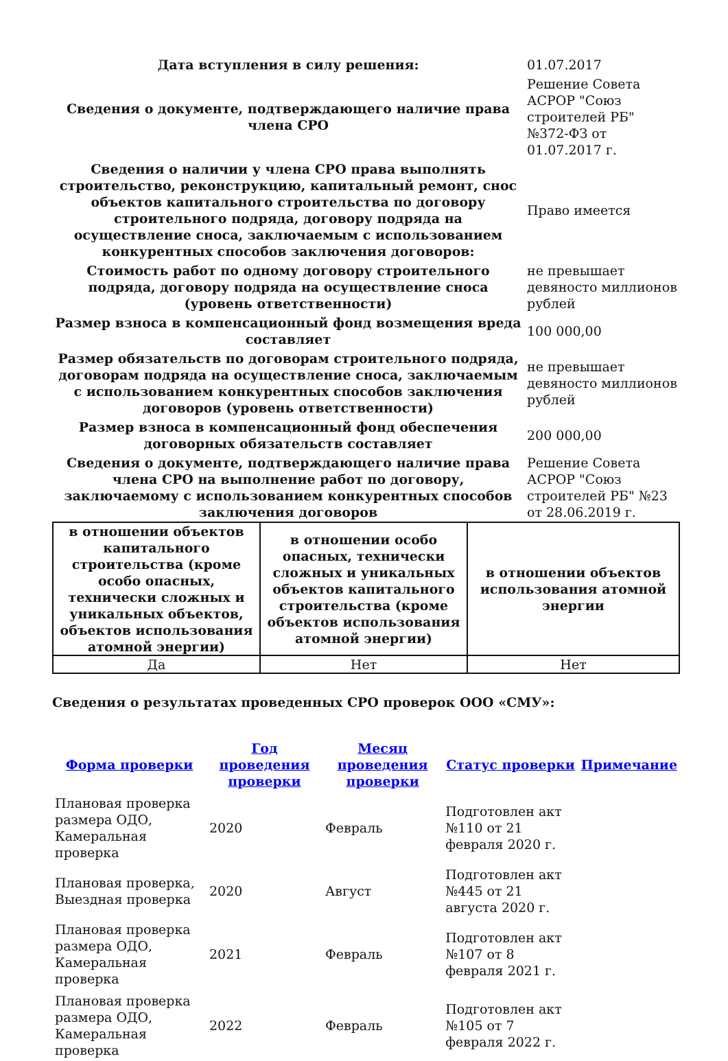| Дата вступления в силу решения: | 01.07.2017 |
| Сведения о документе, подтверждающего наличие права члена СРО | Решение Совета АСРОР "Союз строителей РБ" №372-ФЗ от 01.07.2017 г. |
| Сведения о наличии у члена СРО права выполнять строительство, реконструкцию, капитальный ремонт, снос объектов капитального строительства по договору строительного подряда, договору подряда на осуществление сноса, заключаемым с использованием конкурентных способов заключения договоров: | Право имеется |
| Стоимость работ по одному договору строительного подряда, договору подряда на осуществление сноса (уровень ответственности) | не превышает девяносто миллионов рублей |
| Размер взноса в компенсационный фонд возмещения вреда составляет | 100 000,00 |
| Размер обязательств по договорам строительного подряда, договорам подряда на осуществление сноса, заключаемым с использованием конкурентных способов заключения договоров (уровень ответственности) | не превышает девяносто миллионов рублей |
| Размер взноса в компенсационный фонд обеспечения договорных обязательств составляет | 200 000,00 |
| Сведения о документе, подтверждающего наличие права члена СРО на выполнение работ по договору, заключаемому с использованием конкурентных способов заключения договоров | Решение Совета АСРОР "Союз строителей РБ" №23 от 28.06.2019 г. |
| в отношении объектов капитального строительства (кроме особо опасных, технически сложных и уникальных объектов, объектов использования атомной энергии) | в отношении особо опасных, технически сложных и уникальных объектов капитального строительства (кроме объектов использования атомной энергии) | в отношении объектов использования атомной энергии |
| --- | --- | --- |
| Да | Нет | Нет |
Сведения о результатах проведенных СРО проверок ООО «СМУ»:
| Форма проверки | Год проведения проверки | Месяц проведения проверки | Статус проверки | Примечание |
| --- | --- | --- | --- | --- |
| Плановая проверка размера ОДО, Камеральная проверка | 2020 | Февраль | Подготовлен акт №110 от 21 февраля 2020 г. | |
| Плановая проверка, Выездная проверка | 2020 | Август | Подготовлен акт №445 от 21 августа 2020 г. | |
| Плановая проверка размера ОДО, Камеральная проверка | 2021 | Февраль | Подготовлен акт №107 от 8 февраля 2021 г. | |
| Плановая проверка размера ОДО, Камеральная проверка | 2022 | Февраль | Подготовлен акт №105 от 7 февраля 2022 г. | |